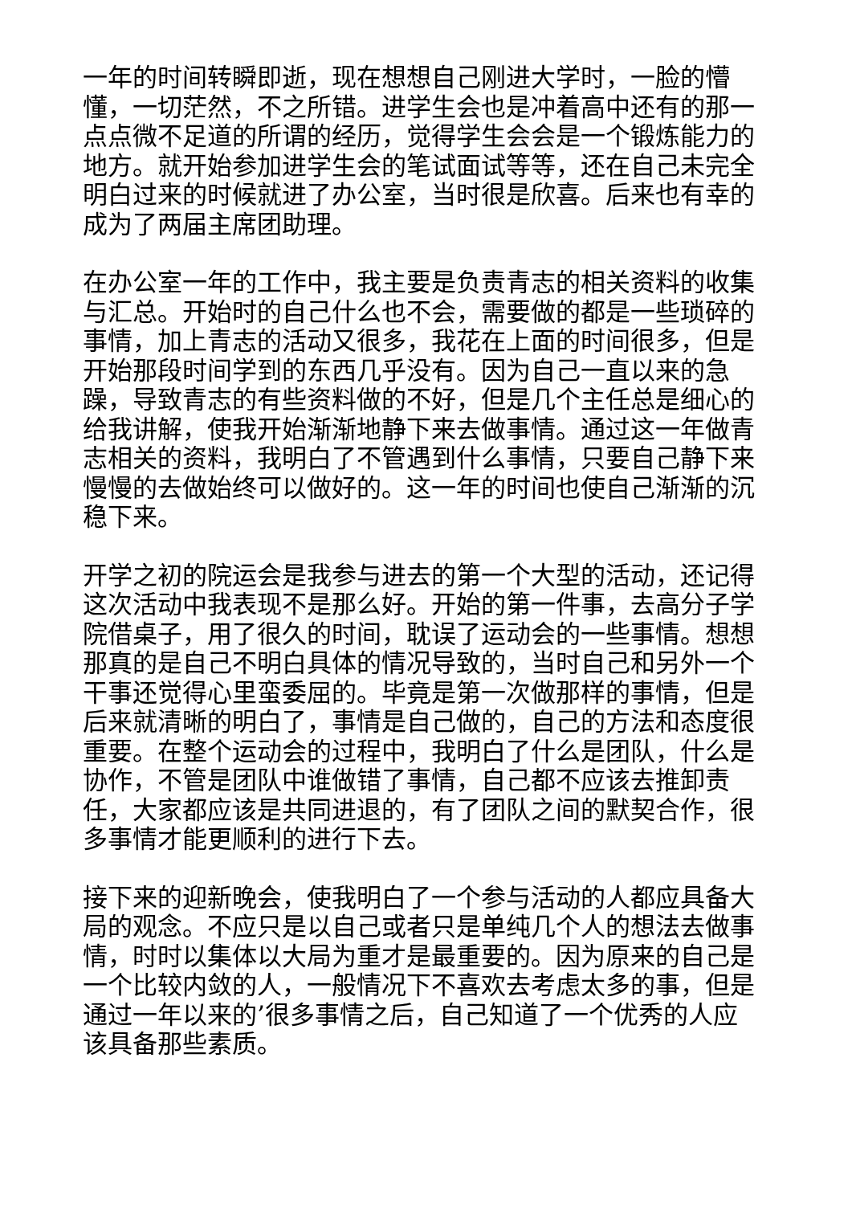一年的时间转瞬即逝，现在想想自己刚进大学时，一脸的懵懂，一切茫然，不之所错。进学生会也是冲着高中还有的那一点点微不足道的所谓的经历，觉得学生会会是一个锻炼能力的地方。就开始参加进学生会的笔试面试等等，还在自己未完全明白过来的时候就进了办公室，当时很是欣喜。后来也有幸的成为了两届主席团助理。
在办公室一年的工作中，我主要是负责青志的相关资料的收集与汇总。开始时的自己什么也不会，需要做的都是一些琐碎的事情，加上青志的活动又很多，我花在上面的时间很多，但是开始那段时间学到的东西几乎没有。因为自己一直以来的急躁，导致青志的有些资料做的不好，但是几个主任总是细心的给我讲解，使我开始渐渐地静下来去做事情。通过这一年做青志相关的资料，我明白了不管遇到什么事情，只要自己静下来慢慢的去做始终可以做好的。这一年的时间也使自己渐渐的沉稳下来。
开学之初的院运会是我参与进去的第一个大型的活动，还记得这次活动中我表现不是那么好。开始的第一件事，去高分子学院借桌子，用了很久的时间，耽误了运动会的一些事情。想想那真的是自己不明白具体的情况导致的，当时自己和另外一个干事还觉得心里蛮委屈的。毕竟是第一次做那样的事情，但是后来就清晰的明白了，事情是自己做的，自己的方法和态度很重要。在整个运动会的过程中，我明白了什么是团队，什么是协作，不管是团队中谁做错了事情，自己都不应该去推卸责任，大家都应该是共同进退的，有了团队之间的默契合作，很多事情才能更顺利的进行下去。
接下来的迎新晚会，使我明白了一个参与活动的人都应具备大局的观念。不应只是以自己或者只是单纯几个人的想法去做事情，时时以集体以大局为重才是最重要的。因为原来的自己是一个比较内敛的人，一般情况下不喜欢去考虑太多的事，但是通过一年以来的’很多事情之后，自己知道了一个优秀的人应该具备那些素质。